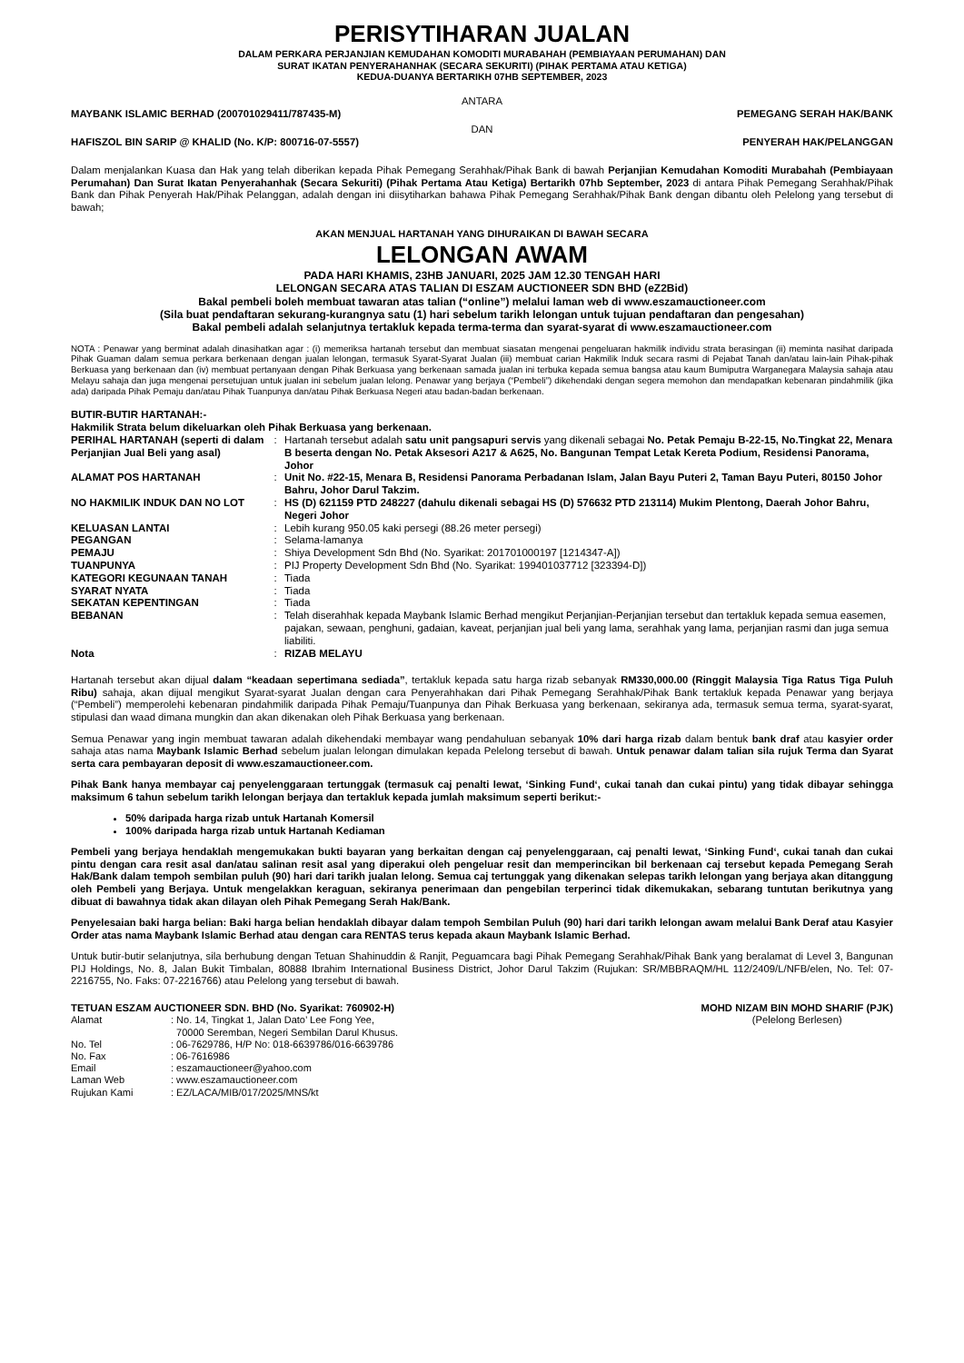PERISYTIHARAN JUALAN
DALAM PERKARA PERJANJIAN KEMUDAHAN KOMODITI MURABAHAH (PEMBIAYAAN PERUMAHAN) DAN
SURAT IKATAN PENYERAHANHAK (SECARA SEKURITI) (PIHAK PERTAMA ATAU KETIGA)
KEDUA-DUANYA BERTARIKH 07HB SEPTEMBER, 2023
ANTARA
MAYBANK ISLAMIC BERHAD (200701029411/787435-M) PEMEGANG SERAH HAK/BANK
DAN
HAFISZOL BIN SARIP @ KHALID (No. K/P: 800716-07-5557) PENYERAH HAK/PELANGGAN
Dalam menjalankan Kuasa dan Hak yang telah diberikan kepada Pihak Pemegang Serahhak/Pihak Bank di bawah Perjanjian Kemudahan Komoditi Murabahah (Pembiayaan Perumahan) Dan Surat Ikatan Penyerahanhak (Secara Sekuriti) (Pihak Pertama Atau Ketiga) Bertarikh 07hb September, 2023 di antara Pihak Pemegang Serahhak/Pihak Bank dan Pihak Penyerah Hak/Pihak Pelanggan, adalah dengan ini diisytiharkan bahawa Pihak Pemegang Serahhak/Pihak Bank dengan dibantu oleh Pelelong yang tersebut di bawah;
AKAN MENJUAL HARTANAH YANG DIHURAIKAN DI BAWAH SECARA
LELONGAN AWAM
PADA HARI KHAMIS, 23HB JANUARI, 2025 JAM 12.30 TENGAH HARI
LELONGAN SECARA ATAS TALIAN DI ESZAM AUCTIONEER SDN BHD (eZ2Bid)
Bakal pembeli boleh membuat tawaran atas talian (“online”) melalui laman web di www.eszamauctioneer.com
(Sila buat pendaftaran sekurang-kurangnya satu (1) hari sebelum tarikh lelongan untuk tujuan pendaftaran dan pengesahan)
Bakal pembeli adalah selanjutnya tertakluk kepada terma-terma dan syarat-syarat di www.eszamauctioneer.com
NOTA : Penawar yang berminat adalah dinasihatkan agar : (i) memeriksa hartanah tersebut dan membuat siasatan mengenai pengeluaran hakmilik individu strata berasingan (ii) meminta nasihat daripada Pihak Guaman dalam semua perkara berkenaan dengan jualan lelongan, termasuk Syarat-Syarat Jualan (iii) membuat carian Hakmilik Induk secara rasmi di Pejabat Tanah dan/atau lain-lain Pihak-pihak Berkuasa yang berkenaan dan (iv) membuat pertanyaan dengan Pihak Berkuasa yang berkenaan samada jualan ini terbuka kepada semua bangsa atau kaum Bumiputra Warganegara Malaysia sahaja atau Melayu sahaja dan juga mengenai persetujuan untuk jualan ini sebelum jualan lelong. Penawar yang berjaya (“Pembeli”) dikehendaki dengan segera memohon dan mendapatkan kebenaran pindahmilik (jika ada) daripada Pihak Pemaju dan/atau Pihak Tuanpunya dan/atau Pihak Berkuasa Negeri atau badan-badan berkenaan.
BUTIR-BUTIR HARTANAH:-
Hakmilik Strata belum dikeluarkan oleh Pihak Berkuasa yang berkenaan.
| PERIHAL HARTANAH (seperti di dalam Perjanjian Jual Beli yang asal) | : | Hartanah tersebut adalah satu unit pangsapuri servis yang dikenali sebagai No. Petak Pemaju B-22-15, No.Tingkat 22, Menara B beserta dengan No. Petak Aksesori A217 & A625, No. Bangunan Tempat Letak Kereta Podium, Residensi Panorama, Johor |
| ALAMAT POS HARTANAH | : | Unit No. #22-15, Menara B, Residensi Panorama Perbadanan Islam, Jalan Bayu Puteri 2, Taman Bayu Puteri, 80150 Johor Bahru, Johor Darul Takzim. |
| NO HAKMILIK INDUK DAN NO LOT | : | HS (D) 621159 PTD 248227 (dahulu dikenali sebagai HS (D) 576632 PTD 213114) Mukim Plentong, Daerah Johor Bahru, Negeri Johor |
| KELUASAN LANTAI | : | Lebih kurang 950.05 kaki persegi (88.26 meter persegi) |
| PEGANGAN | : | Selama-lamanya |
| PEMAJU | : | Shiya Development Sdn Bhd (No. Syarikat: 201701000197 [1214347-A]) |
| TUANPUNYA | : | PIJ Property Development Sdn Bhd (No. Syarikat: 199401037712 [323394-D]) |
| KATEGORI KEGUNAAN TANAH | : | Tiada |
| SYARAT NYATA | : | Tiada |
| SEKATAN KEPENTINGAN | : | Tiada |
| BEBANAN | : | Telah diserahhak kepada Maybank Islamic Berhad mengikut Perjanjian-Perjanjian tersebut dan tertakluk kepada semua easemen, pajakan, sewaan, penghuni, gadaian, kaveat, perjanjian jual beli yang lama, serahhak yang lama, perjanjian rasmi dan juga semua liabiliti. |
| Nota | : | RIZAB MELAYU |
Hartanah tersebut akan dijual dalam “keadaan sepertimana sediada”, tertakluk kepada satu harga rizab sebanyak RM330,000.00 (Ringgit Malaysia Tiga Ratus Tiga Puluh Ribu) sahaja, akan dijual mengikut Syarat-syarat Jualan dengan cara Penyerahhakan dari Pihak Pemegang Serahhak/Pihak Bank tertakluk kepada Penawar yang berjaya (“Pembeli”) memperolehi kebenaran pindahmilik daripada Pihak Pemaju/Tuanpunya dan Pihak Berkuasa yang berkenaan, sekiranya ada, termasuk semua terma, syarat-syarat, stipulasi dan waad dimana mungkin dan akan dikenakan oleh Pihak Berkuasa yang berkenaan.
Semua Penawar yang ingin membuat tawaran adalah dikehendaki membayar wang pendahuluan sebanyak 10% dari harga rizab dalam bentuk bank draf atau kasyier order sahaja atas nama Maybank Islamic Berhad sebelum jualan lelongan dimulakan kepada Pelelong tersebut di bawah. Untuk penawar dalam talian sila rujuk Terma dan Syarat serta cara pembayaran deposit di www.eszamauctioneer.com.
Pihak Bank hanya membayar caj penyelenggaraan tertunggak (termasuk caj penalti lewat, ‘Sinking Fund‘, cukai tanah dan cukai pintu) yang tidak dibayar sehingga maksimum 6 tahun sebelum tarikh lelongan berjaya dan tertakluk kepada jumlah maksimum seperti berikut:-
50% daripada harga rizab untuk Hartanah Komersil
100% daripada harga rizab untuk Hartanah Kediaman
Pembeli yang berjaya hendaklah mengemukakan bukti bayaran yang berkaitan dengan caj penyelenggaraan, caj penalti lewat, ‘Sinking Fund‘, cukai tanah dan cukai pintu dengan cara resit asal dan/atau salinan resit asal yang diperakui oleh pengeluar resit dan memperincikan bil berkenaan caj tersebut kepada Pemegang Serah Hak/Bank dalam tempoh sembilan puluh (90) hari dari tarikh jualan lelong. Semua caj tertunggak yang dikenakan selepas tarikh lelongan yang berjaya akan ditanggung oleh Pembeli yang Berjaya. Untuk mengelakkan keraguan, sekiranya penerimaan dan pengebilan terperinci tidak dikemukakan, sebarang tuntutan berikutnya yang dibuat di bawahnya tidak akan dilayan oleh Pihak Pemegang Serah Hak/Bank.
Penyelesaian baki harga belian: Baki harga belian hendaklah dibayar dalam tempoh Sembilan Puluh (90) hari dari tarikh lelongan awam melalui Bank Deraf atau Kasyier Order atas nama Maybank Islamic Berhad atau dengan cara RENTAS terus kepada akaun Maybank Islamic Berhad.
Untuk butir-butir selanjutnya, sila berhubung dengan Tetuan Shahinuddin & Ranjit, Peguamcara bagi Pihak Pemegang Serahhak/Pihak Bank yang beralamat di Level 3, Bangunan PIJ Holdings, No. 8, Jalan Bukit Timbalan, 80888 Ibrahim International Business District, Johor Darul Takzim (Rujukan: SR/MBBRAQM/HL 112/2409/L/NFB/elen, No. Tel: 07-2216755, No. Faks: 07-2216766) atau Pelelong yang tersebut di bawah.
TETUAN ESZAM AUCTIONEER SDN. BHD (No. Syarikat: 760902-H)
| Alamat | : No. 14, Tingkat 1, Jalan Dato’ Lee Fong Yee, 70000 Seremban, Negeri Sembilan Darul Khusus. |
| No. Tel | : 06-7629786, H/P No: 018-6639786/016-6639786 |
| No. Fax | : 06-7616986 |
| Email | : eszamauctioneer@yahoo.com |
| Laman Web | : www.eszamauctioneer.com |
| Rujukan Kami | : EZ/LACA/MIB/017/2025/MNS/kt |
MOHD NIZAM BIN MOHD SHARIF (PJK)
(Pelelong Berlesen)